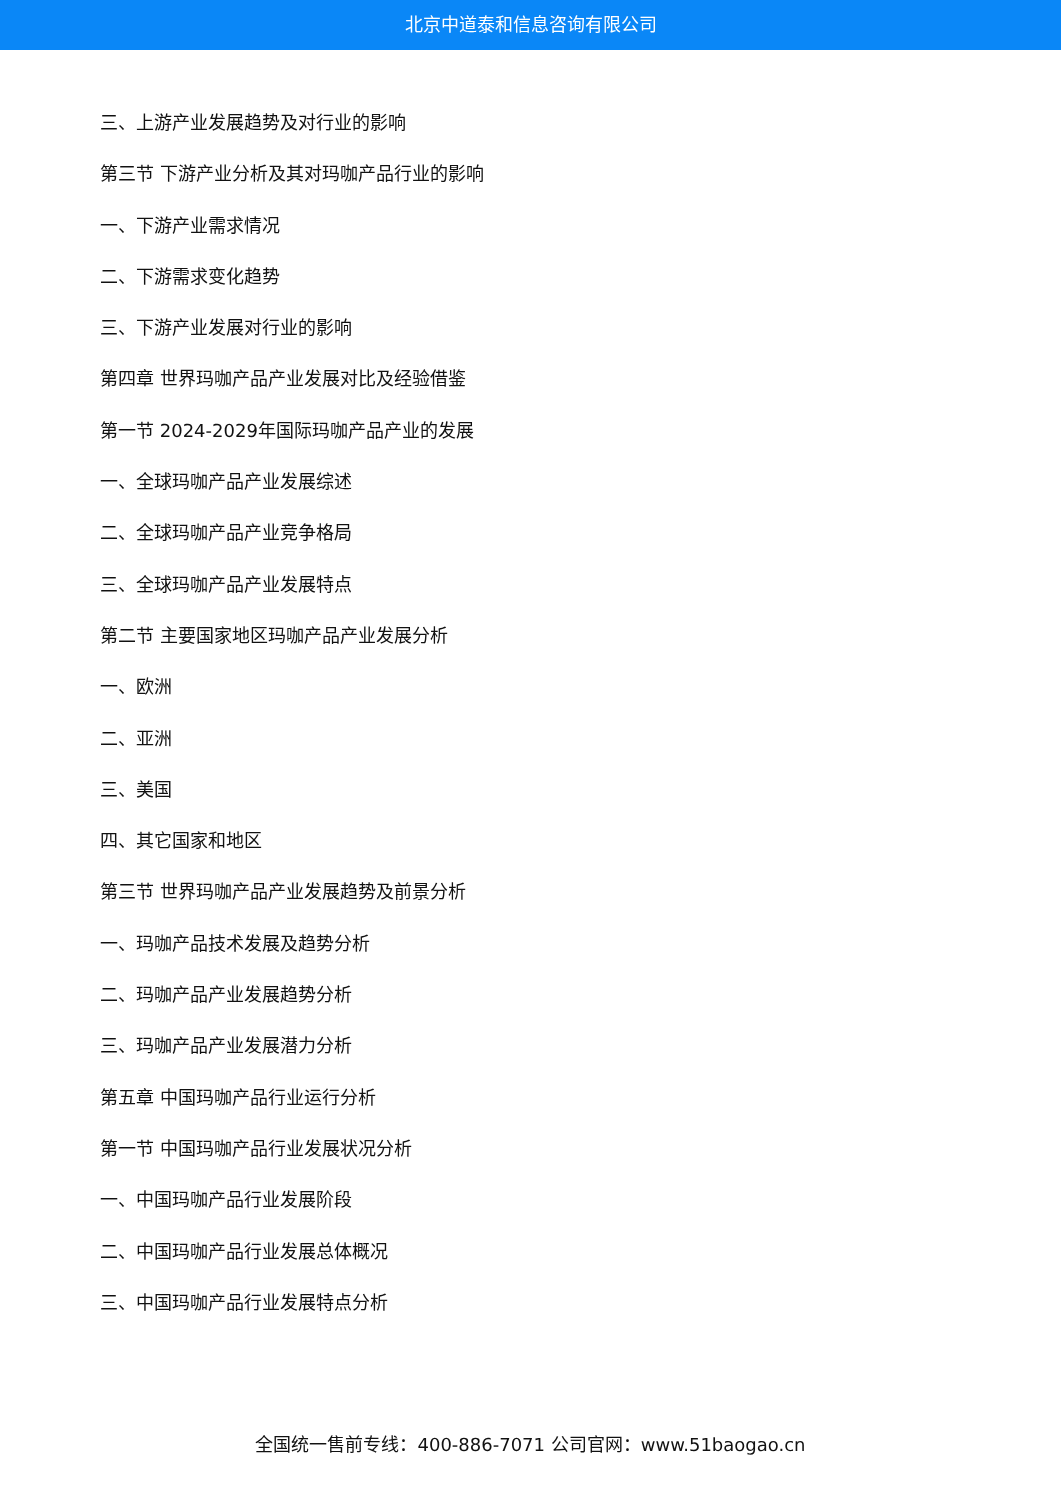北京中道泰和信息咨询有限公司
三、上游产业发展趋势及对行业的影响
第三节 下游产业分析及其对玛咖产品行业的影响
一、下游产业需求情况
二、下游需求变化趋势
三、下游产业发展对行业的影响
第四章 世界玛咖产品产业发展对比及经验借鉴
第一节 2024-2029年国际玛咖产品产业的发展
一、全球玛咖产品产业发展综述
二、全球玛咖产品产业竞争格局
三、全球玛咖产品产业发展特点
第二节 主要国家地区玛咖产品产业发展分析
一、欧洲
二、亚洲
三、美国
四、其它国家和地区
第三节 世界玛咖产品产业发展趋势及前景分析
一、玛咖产品技术发展及趋势分析
二、玛咖产品产业发展趋势分析
三、玛咖产品产业发展潜力分析
第五章 中国玛咖产品行业运行分析
第一节 中国玛咖产品行业发展状况分析
一、中国玛咖产品行业发展阶段
二、中国玛咖产品行业发展总体概况
三、中国玛咖产品行业发展特点分析
全国统一售前专线：400-886-7071 公司官网：www.51baogao.cn